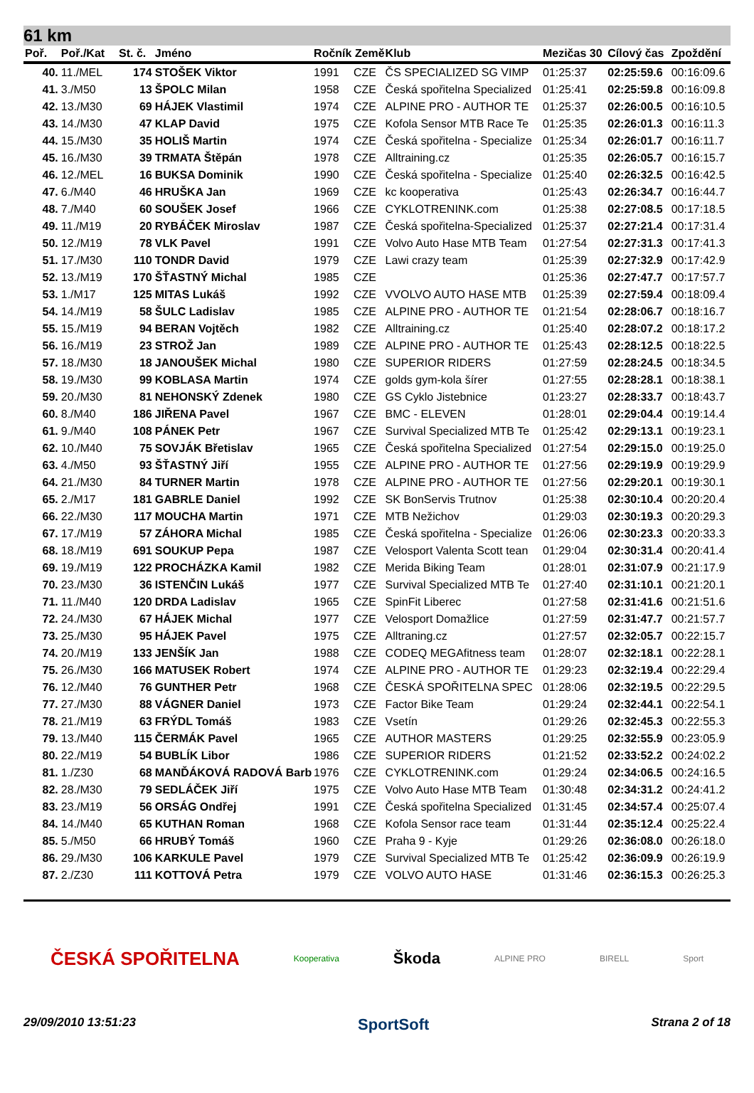61 km
| Poř. | Poř./Kat | St. č. | Jméno | Ročník Země | | Klub | Mezičas 30 | Cílový čas | Zpoždění |
| --- | --- | --- | --- | --- | --- | --- | --- | --- | --- |
| 40. | 11./MEL | 174 | STOŠEK Viktor | 1991 | CZE | ČS SPECIALIZED SG VIMP | 01:25:37 | 02:25:59.6 | 00:16:09.6 |
| 41. | 3./M50 | 13 | ŠPOLC Milan | 1958 | CZE | Česká spořitelna Specialized | 01:25:41 | 02:25:59.8 | 00:16:09.8 |
| 42. | 13./M30 | 69 | HÁJEK Vlastimil | 1974 | CZE | ALPINE PRO - AUTHOR TE | 01:25:37 | 02:26:00.5 | 00:16:10.5 |
| 43. | 14./M30 | 47 | KLAP David | 1975 | CZE | Kofola Sensor MTB Race Te | 01:25:35 | 02:26:01.3 | 00:16:11.3 |
| 44. | 15./M30 | 35 | HOLIŠ Martin | 1974 | CZE | Česká spořitelna - Specialize | 01:25:34 | 02:26:01.7 | 00:16:11.7 |
| 45. | 16./M30 | 39 | TRMATA Štěpán | 1978 | CZE | Alltraining.cz | 01:25:35 | 02:26:05.7 | 00:16:15.7 |
| 46. | 12./MEL | 16 | BUKSA Dominik | 1990 | CZE | Česká spořitelna - Specialize | 01:25:40 | 02:26:32.5 | 00:16:42.5 |
| 47. | 6./M40 | 46 | HRUŠKA Jan | 1969 | CZE | kc kooperativa | 01:25:43 | 02:26:34.7 | 00:16:44.7 |
| 48. | 7./M40 | 60 | SOUŠEK Josef | 1966 | CZE | CYKLOTRENINK.com | 01:25:38 | 02:27:08.5 | 00:17:18.5 |
| 49. | 11./M19 | 20 | RYBÁČEK Miroslav | 1987 | CZE | Česká spořitelna-Specialized | 01:25:37 | 02:27:21.4 | 00:17:31.4 |
| 50. | 12./M19 | 78 | VLK Pavel | 1991 | CZE | Volvo Auto Hase MTB Team | 01:27:54 | 02:27:31.3 | 00:17:41.3 |
| 51. | 17./M30 | 110 | TONDR David | 1979 | CZE | Lawi crazy team | 01:25:39 | 02:27:32.9 | 00:17:42.9 |
| 52. | 13./M19 | 170 | ŠŤASTNÝ Michal | 1985 | CZE | | 01:25:36 | 02:27:47.7 | 00:17:57.7 |
| 53. | 1./M17 | 125 | MITAS Lukáš | 1992 | CZE | VVOLVO AUTO HASE MTB | 01:25:39 | 02:27:59.4 | 00:18:09.4 |
| 54. | 14./M19 | 58 | ŠULC Ladislav | 1985 | CZE | ALPINE PRO - AUTHOR TE | 01:21:54 | 02:28:06.7 | 00:18:16.7 |
| 55. | 15./M19 | 94 | BERAN Vojtěch | 1982 | CZE | Alltraining.cz | 01:25:40 | 02:28:07.2 | 00:18:17.2 |
| 56. | 16./M19 | 23 | STROŽ Jan | 1989 | CZE | ALPINE PRO - AUTHOR TE | 01:25:43 | 02:28:12.5 | 00:18:22.5 |
| 57. | 18./M30 | 18 | JANOUŠEK Michal | 1980 | CZE | SUPERIOR RIDERS | 01:27:59 | 02:28:24.5 | 00:18:34.5 |
| 58. | 19./M30 | 99 | KOBLASA Martin | 1974 | CZE | golds gym-kola šírer | 01:27:55 | 02:28:28.1 | 00:18:38.1 |
| 59. | 20./M30 | 81 | NEHONSKÝ Zdenek | 1980 | CZE | GS Cyklo Jistebnice | 01:23:27 | 02:28:33.7 | 00:18:43.7 |
| 60. | 8./M40 | 186 | JIŘENA Pavel | 1967 | CZE | BMC - ELEVEN | 01:28:01 | 02:29:04.4 | 00:19:14.4 |
| 61. | 9./M40 | 108 | PÁNEK Petr | 1967 | CZE | Survival Specialized MTB Te | 01:25:42 | 02:29:13.1 | 00:19:23.1 |
| 62. | 10./M40 | 75 | SOVJÁK Břetislav | 1965 | CZE | Česká spořitelna Specialized | 01:27:54 | 02:29:15.0 | 00:19:25.0 |
| 63. | 4./M50 | 93 | ŠŤASTNÝ Jiří | 1955 | CZE | ALPINE PRO - AUTHOR TE | 01:27:56 | 02:29:19.9 | 00:19:29.9 |
| 64. | 21./M30 | 84 | TURNER Martin | 1978 | CZE | ALPINE PRO - AUTHOR TE | 01:27:56 | 02:29:20.1 | 00:19:30.1 |
| 65. | 2./M17 | 181 | GABRLE Daniel | 1992 | CZE | SK BonServis Trutnov | 01:25:38 | 02:30:10.4 | 00:20:20.4 |
| 66. | 22./M30 | 117 | MOUCHA Martin | 1971 | CZE | MTB Nežichov | 01:29:03 | 02:30:19.3 | 00:20:29.3 |
| 67. | 17./M19 | 57 | ZÁHORA Michal | 1985 | CZE | Česká spořitelna - Specialize | 01:26:06 | 02:30:23.3 | 00:20:33.3 |
| 68. | 18./M19 | 691 | SOUKUP Pepa | 1987 | CZE | Velosport Valenta Scott tean | 01:29:04 | 02:30:31.4 | 00:20:41.4 |
| 69. | 19./M19 | 122 | PROCHÁZKA Kamil | 1982 | CZE | Merida Biking Team | 01:28:01 | 02:31:07.9 | 00:21:17.9 |
| 70. | 23./M30 | 36 | ISTENČIN Lukáš | 1977 | CZE | Survival Specialized MTB Te | 01:27:40 | 02:31:10.1 | 00:21:20.1 |
| 71. | 11./M40 | 120 | DRDA Ladislav | 1965 | CZE | SpinFit Liberec | 01:27:58 | 02:31:41.6 | 00:21:51.6 |
| 72. | 24./M30 | 67 | HÁJEK Michal | 1977 | CZE | Velosport Domažlice | 01:27:59 | 02:31:47.7 | 00:21:57.7 |
| 73. | 25./M30 | 95 | HÁJEK Pavel | 1975 | CZE | Alltraning.cz | 01:27:57 | 02:32:05.7 | 00:22:15.7 |
| 74. | 20./M19 | 133 | JENŠÍK Jan | 1988 | CZE | CODEQ MEGAfitness team | 01:28:07 | 02:32:18.1 | 00:22:28.1 |
| 75. | 26./M30 | 166 | MATUSEK Robert | 1974 | CZE | ALPINE PRO - AUTHOR TE | 01:29:23 | 02:32:19.4 | 00:22:29.4 |
| 76. | 12./M40 | 76 | GUNTHER Petr | 1968 | CZE | ČESKÁ SPOŘITELNA SPEC | 01:28:06 | 02:32:19.5 | 00:22:29.5 |
| 77. | 27./M30 | 88 | VÁGNER Daniel | 1973 | CZE | Factor Bike Team | 01:29:24 | 02:32:44.1 | 00:22:54.1 |
| 78. | 21./M19 | 63 | FRÝDL Tomáš | 1983 | CZE | Vsetín | 01:29:26 | 02:32:45.3 | 00:22:55.3 |
| 79. | 13./M40 | 115 | ČERMÁK Pavel | 1965 | CZE | AUTHOR MASTERS | 01:29:25 | 02:32:55.9 | 00:23:05.9 |
| 80. | 22./M19 | 54 | BUBLÍK Libor | 1986 | CZE | SUPERIOR RIDERS | 01:21:52 | 02:33:52.2 | 00:24:02.2 |
| 81. | 1./Z30 | 68 | MANĎÁKOVÁ RADOVÁ Barb | 1976 | CZE | CYKLOTRENINK.com | 01:29:24 | 02:34:06.5 | 00:24:16.5 |
| 82. | 28./M30 | 79 | SEDLÁČEK Jiří | 1975 | CZE | Volvo Auto Hase MTB Team | 01:30:48 | 02:34:31.2 | 00:24:41.2 |
| 83. | 23./M19 | 56 | ORSÁG Ondřej | 1991 | CZE | Česká spořitelna Specialized | 01:31:45 | 02:34:57.4 | 00:25:07.4 |
| 84. | 14./M40 | 65 | KUTHAN Roman | 1968 | CZE | Kofola Sensor race team | 01:31:44 | 02:35:12.4 | 00:25:22.4 |
| 85. | 5./M50 | 66 | HRUBÝ Tomáš | 1960 | CZE | Praha 9 - Kyje | 01:29:26 | 02:36:08.0 | 00:26:18.0 |
| 86. | 29./M30 | 106 | KARKULE Pavel | 1979 | CZE | Survival Specialized MTB Te | 01:25:42 | 02:36:09.9 | 00:26:19.9 |
| 87. | 2./Z30 | 111 | KOTTOVÁ Petra | 1979 | CZE | VOLVO AUTO HASE | 01:31:46 | 02:36:15.3 | 00:26:25.3 |
ČESKÁ SPOŘITELNA Kooperativa Škoda ALPINE PRO BIRELL Sport
29/09/2010 13:51:23 SportSoft Strana 2 of 18